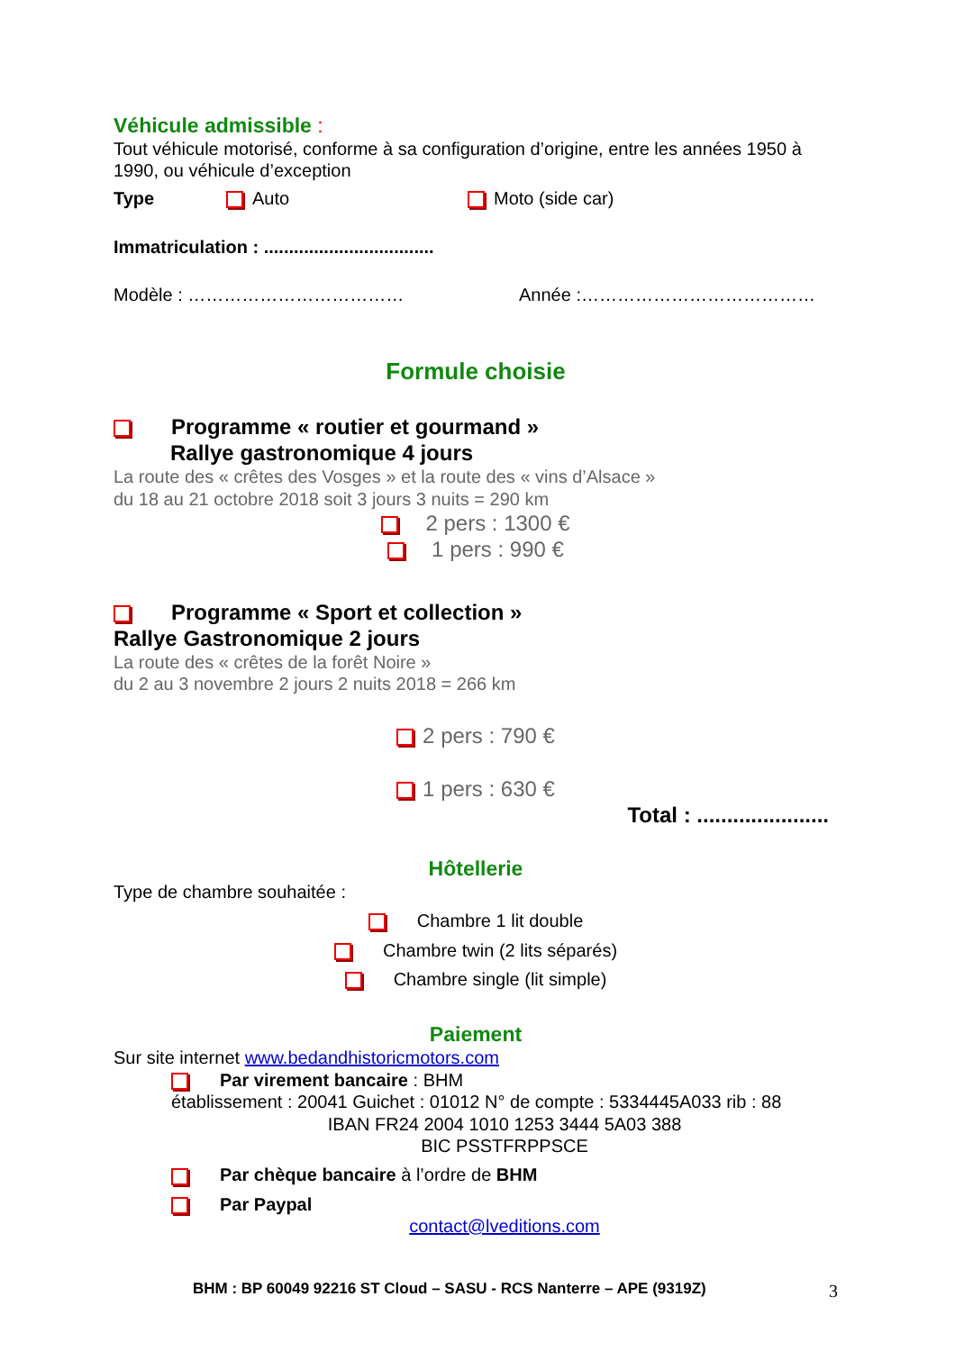Véhicule admissible :
Tout véhicule motorisé, conforme à sa configuration d’origine, entre les années 1950 à 1990, ou véhicule d’exception
Type Auto Moto (side car)
Immatriculation : ..................................
Modèle : ……………………………… Année :…………………………………
Formule choisie
Programme « routier et gourmand »
Rallye gastronomique 4 jours
La route des « crêtes des Vosges » et la route des « vins d’Alsace »
du 18 au 21 octobre 2018 soit 3 jours 3 nuits = 290 km
2 pers : 1300 €
1 pers : 990 €
Programme « Sport et collection »
Rallye Gastronomique 2 jours
La route des « crêtes de la forêt Noire »
du 2 au 3 novembre 2 jours 2 nuits 2018 = 266 km
2 pers : 790 €
1 pers : 630 €
Total : ......................
Hôtellerie
Type de chambre souhaitée :
Chambre 1 lit double
Chambre twin (2 lits séparés)
Chambre single (lit simple)
Paiement
Sur site internet www.bedandhistoricmotors.com
Par virement bancaire : BHM
établissement : 20041 Guichet : 01012 N° de compte : 5334445A033 rib : 88
IBAN FR24 2004 1010 1253 3444 5A03 388
BIC PSSTFRPPSCE
Par chèque bancaire à l’ordre de BHM
Par Paypal
contact@lveditions.com
BHM : BP 60049 92216 ST Cloud – SASU - RCS Nanterre – APE (9319Z) 3